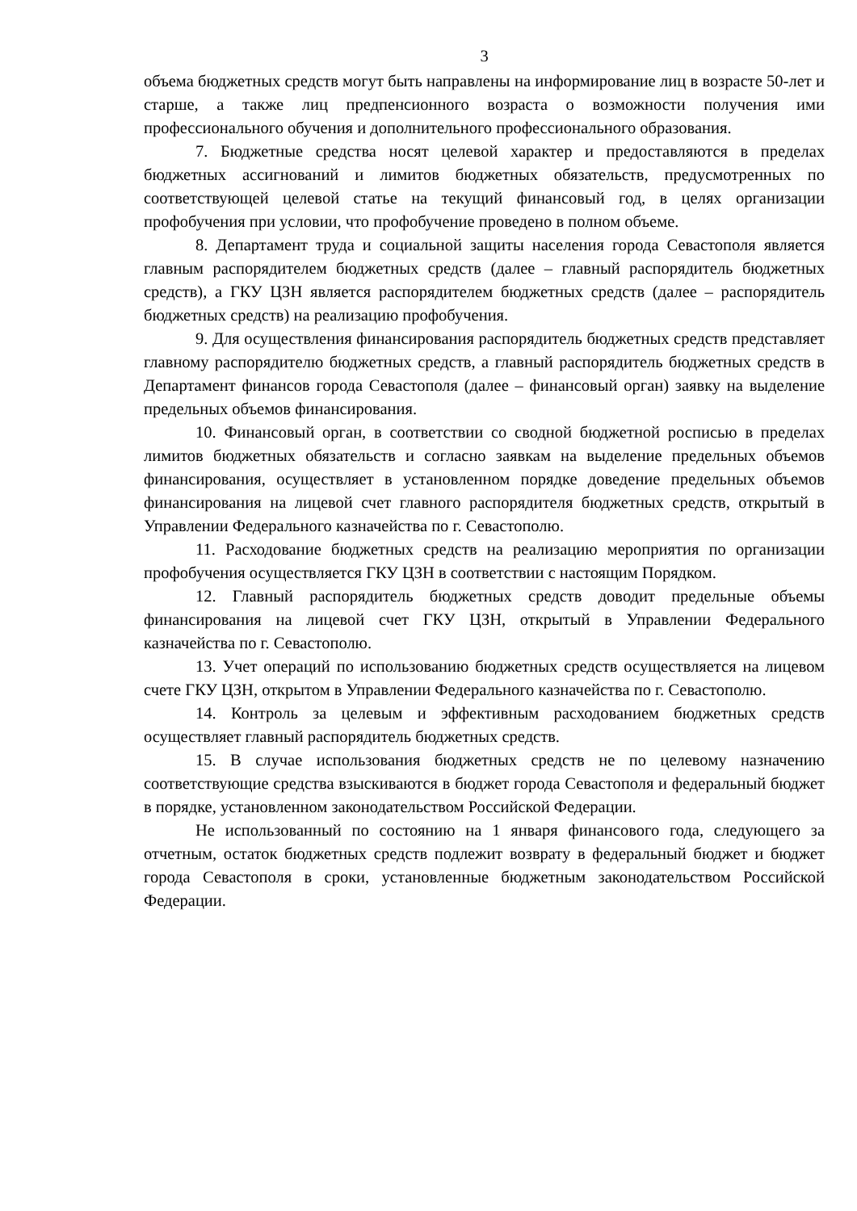3
объема бюджетных средств могут быть направлены на информирование лиц в возрасте 50-лет и старше, а также лиц предпенсионного возраста о возможности получения ими профессионального обучения и дополнительного профессионального образования.
7. Бюджетные средства носят целевой характер и предоставляются в пределах бюджетных ассигнований и лимитов бюджетных обязательств, предусмотренных по соответствующей целевой статье на текущий финансовый год, в целях организации профобучения при условии, что профобучение проведено в полном объеме.
8. Департамент труда и социальной защиты населения города Севастополя является главным распорядителем бюджетных средств (далее – главный распорядитель бюджетных средств), а ГКУ ЦЗН является распорядителем бюджетных средств (далее – распорядитель бюджетных средств) на реализацию профобучения.
9. Для осуществления финансирования распорядитель бюджетных средств представляет главному распорядителю бюджетных средств, а главный распорядитель бюджетных средств в Департамент финансов города Севастополя (далее – финансовый орган) заявку на выделение предельных объемов финансирования.
10. Финансовый орган, в соответствии со сводной бюджетной росписью в пределах лимитов бюджетных обязательств и согласно заявкам на выделение предельных объемов финансирования, осуществляет в установленном порядке доведение предельных объемов финансирования на лицевой счет главного распорядителя бюджетных средств, открытый в Управлении Федерального казначейства по г. Севастополю.
11. Расходование бюджетных средств на реализацию мероприятия по организации профобучения осуществляется ГКУ ЦЗН в соответствии с настоящим Порядком.
12. Главный распорядитель бюджетных средств доводит предельные объемы финансирования на лицевой счет ГКУ ЦЗН, открытый в Управлении Федерального казначейства по г. Севастополю.
13. Учет операций по использованию бюджетных средств осуществляется на лицевом счете ГКУ ЦЗН, открытом в Управлении Федерального казначейства по г. Севастополю.
14. Контроль за целевым и эффективным расходованием бюджетных средств осуществляет главный распорядитель бюджетных средств.
15. В случае использования бюджетных средств не по целевому назначению соответствующие средства взыскиваются в бюджет города Севастополя и федеральный бюджет в порядке, установленном законодательством Российской Федерации.
Не использованный по состоянию на 1 января финансового года, следующего за отчетным, остаток бюджетных средств подлежит возврату в федеральный бюджет и бюджет города Севастополя в сроки, установленные бюджетным законодательством Российской Федерации.